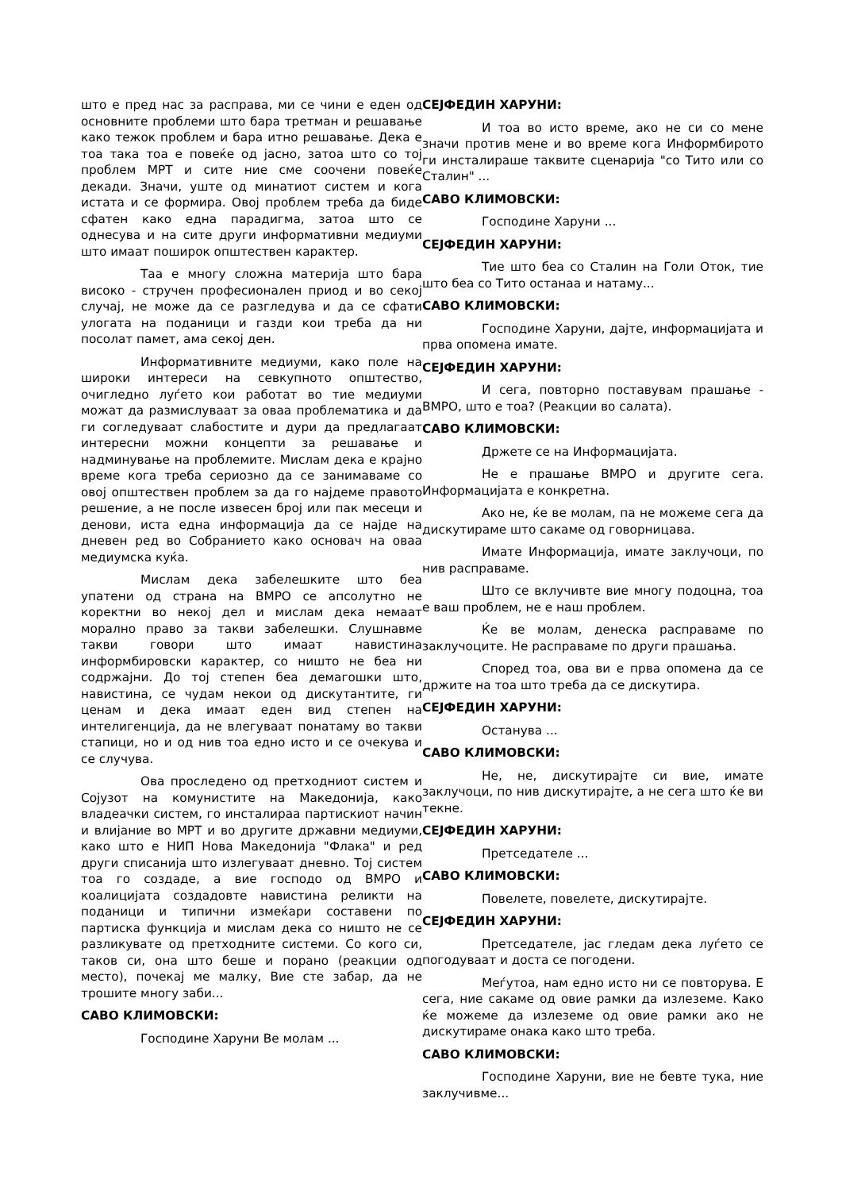што е пред нас за расправа, ми се чини е еден од основните проблеми што бара третман и решавање како тежок проблем и бара итно решавање. Дека е тоа така тоа е повеќе од јасно, затоа што со тој проблем МРТ и сите ние сме соочени повеќе декади. Значи, уште од минатиот систем и кога истата и се формира. Овој проблем треба да биде сфатен како една парадигма, затоа што се однесува и на сите други информативни медиуми што имаат поширок општествен карактер.
Таа е многу сложна материја што бара високо - стручен професионален приод и во секој случај, не може да се разгледува и да се сфати улогата на поданици и газди кои треба да ни посолат памет, ама секој ден.
Информативните медиуми, како поле на широки интереси на севкупното општество, очигледно луѓето кои работат во тие медиуми можат да размислуваат за оваа проблематика и да ги согледуваат слабостите и дури да предлагаат интересни можни концепти за решавање и надминување на проблемите. Мислам дека е крајно време кога треба сериозно да се занимаваме со овој општествен проблем за да го најдеме правото решение, а не после извесен број или пак месеци и денови, иста една информација да се најде на дневен ред во Собранието како основач на оваа медиумска куќа.
Мислам дека забелешките што беа упатени од страна на ВМРО се апсолутно не коректни во некој дел и мислам дека немаат морално право за такви забелешки. Слушнавме такви говори што имаат навистина информбировски карактер, со ништо не беа ни содржајни. До тој степен беа демагошки што, навистина, се чудам некои од дискутантите, ги ценам и дека имаат еден вид степен на интелигенција, да не влегуваат понатаму во такви стапици, но и од нив тоа едно исто и се очекува и се случува.
Ова проследено од претходниот систем и Сојузот на комунистите на Македонија, како владеачки систем, го инсталирaа партискиот начин и влијание во МРТ и во другите државни медиуми, како што е НИП Нова Македонија "Флака" и ред други списанија што излегуваат дневно. Тој систем тоа го создаде, а вие господо од ВМРО и коалицијата создадовте навистина реликти на поданици и типични измеќари составени по партиска функција и мислам дека со ништо не се разликувате од претходните системи. Со кого си, таков си, она што беше и порано (реакции од место), почекај ме малку, Вие сте забар, да не трошите многу заби...
САВО КЛИМОВСКИ:
Господине Харуни Ве молам ...
СЕЈФЕДИН ХАРУНИ:
И тоа во исто време, ако не си со мене значи против мене и во време кога Информбирото ги инсталираше таквите сценарија "со Тито или со Сталин" ...
САВО КЛИМОВСКИ:
Господине Харуни ...
СЕЈФЕДИН ХАРУНИ:
Тие што беа со Сталин на Голи Оток, тие што беа со Тито останаа и натаму...
САВО КЛИМОВСКИ:
Господине Харуни, дајте, информацијата и прва опомена имате.
СЕЈФЕДИН ХАРУНИ:
И сега, повторно поставувам прашање - ВМРО, што е тоа? (Реакции во салата).
САВО КЛИМОВСКИ:
Држете се на Информацијата.
Не е прашање ВМРО и другите сега. Информацијата е конкретна.
Ако не, ќе ве молам, па не можеме сега да дискутираме што сакаме од говорницава.
Имате Информација, имате заклучоци, по нив расправаме.
Што се вклучивте вие многу подоцна, тоа е ваш проблем, не е наш проблем.
Ќе ве молам, денеска расправаме по заклучоците. Не расправаме по други прашања.
Според тоа, ова ви е прва опомена да се држите на тоа што треба да се дискутира.
СЕЈФЕДИН ХАРУНИ:
Останува ...
САВО КЛИМОВСКИ:
Не, не, дискутирајте си вие, имате заклучоци, по нив дискутирајте, а не сега што ќе ви текне.
СЕЈФЕДИН ХАРУНИ:
Претседателе ...
САВО КЛИМОВСКИ:
Повелете, повелете, дискутирајте.
СЕЈФЕДИН ХАРУНИ:
Претседателе, јас гледам дека луѓето се погодуваат и доста се погодени.
Меѓутоа, нам едно исто ни се повторува. Е сега, ние сакаме од овие рамки да излеземе. Како ќе можеме да излеземе од овие рамки ако не дискутираме онака како што треба.
САВО КЛИМОВСКИ:
Господине Харуни, вие не бевте тука, ние заклучивме...